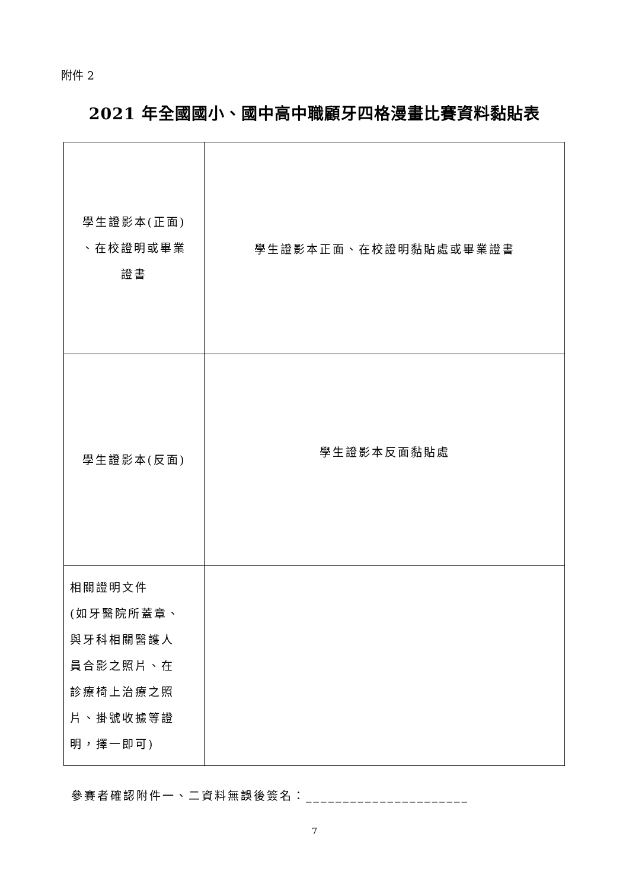附件 2
2021 年全國國小、國中高中職顧牙四格漫畫比賽資料黏貼表
| 學生證影本(正面) 、在校證明或畢業 證書 | 學生證影本正面、在校證明黏貼處或畢業證書 |
| 學生證影本(反面) | 學生證影本反面黏貼處 |
| 相關證明文件 (如牙醫院所蓋章、 與牙科相關醫護人 員合影之照片、在 診療椅上治療之照 片、掛號收據等證 明，擇一即可) | |
參賽者確認附件一、二資料無誤後簽名：______________________
7